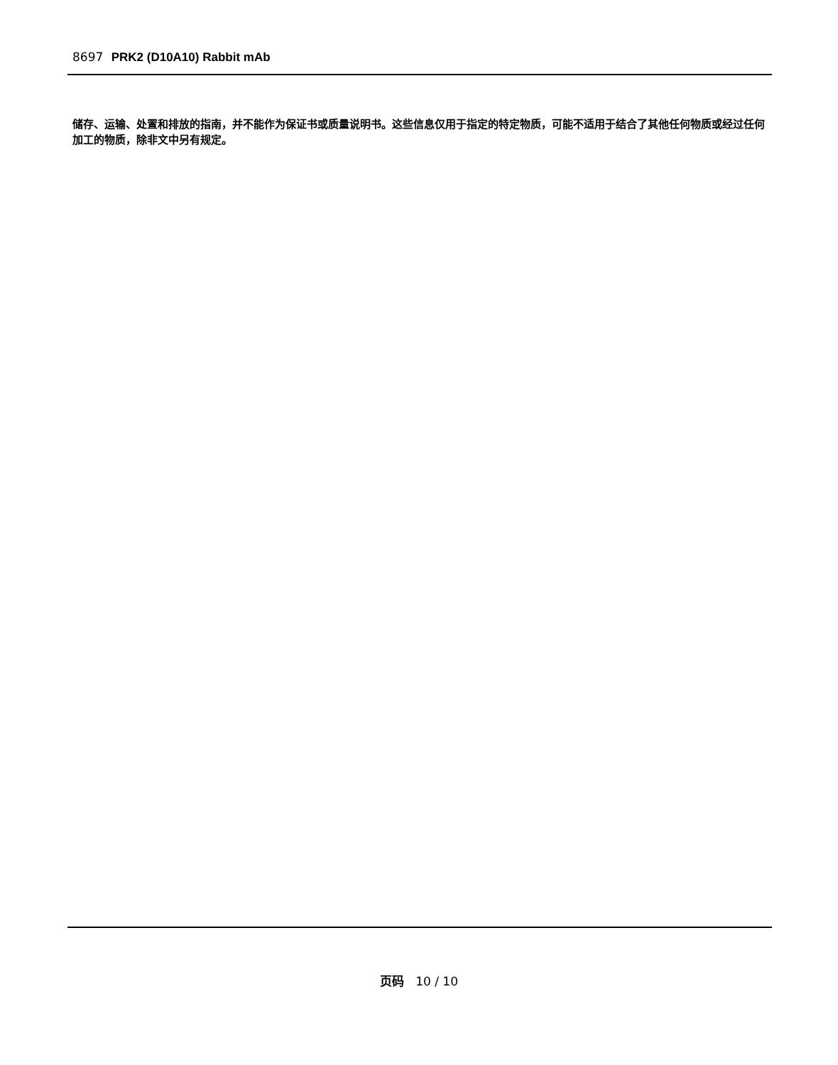8697 PRK2 (D10A10) Rabbit mAb
储存、运输、处置和排放的指南，并不能作为保证书或质量说明书。这些信息仅用于指定的特定物质，可能不适用于结合了其他任何物质或经过任何加工的物质，除非文中另有规定。
页码 10 / 10